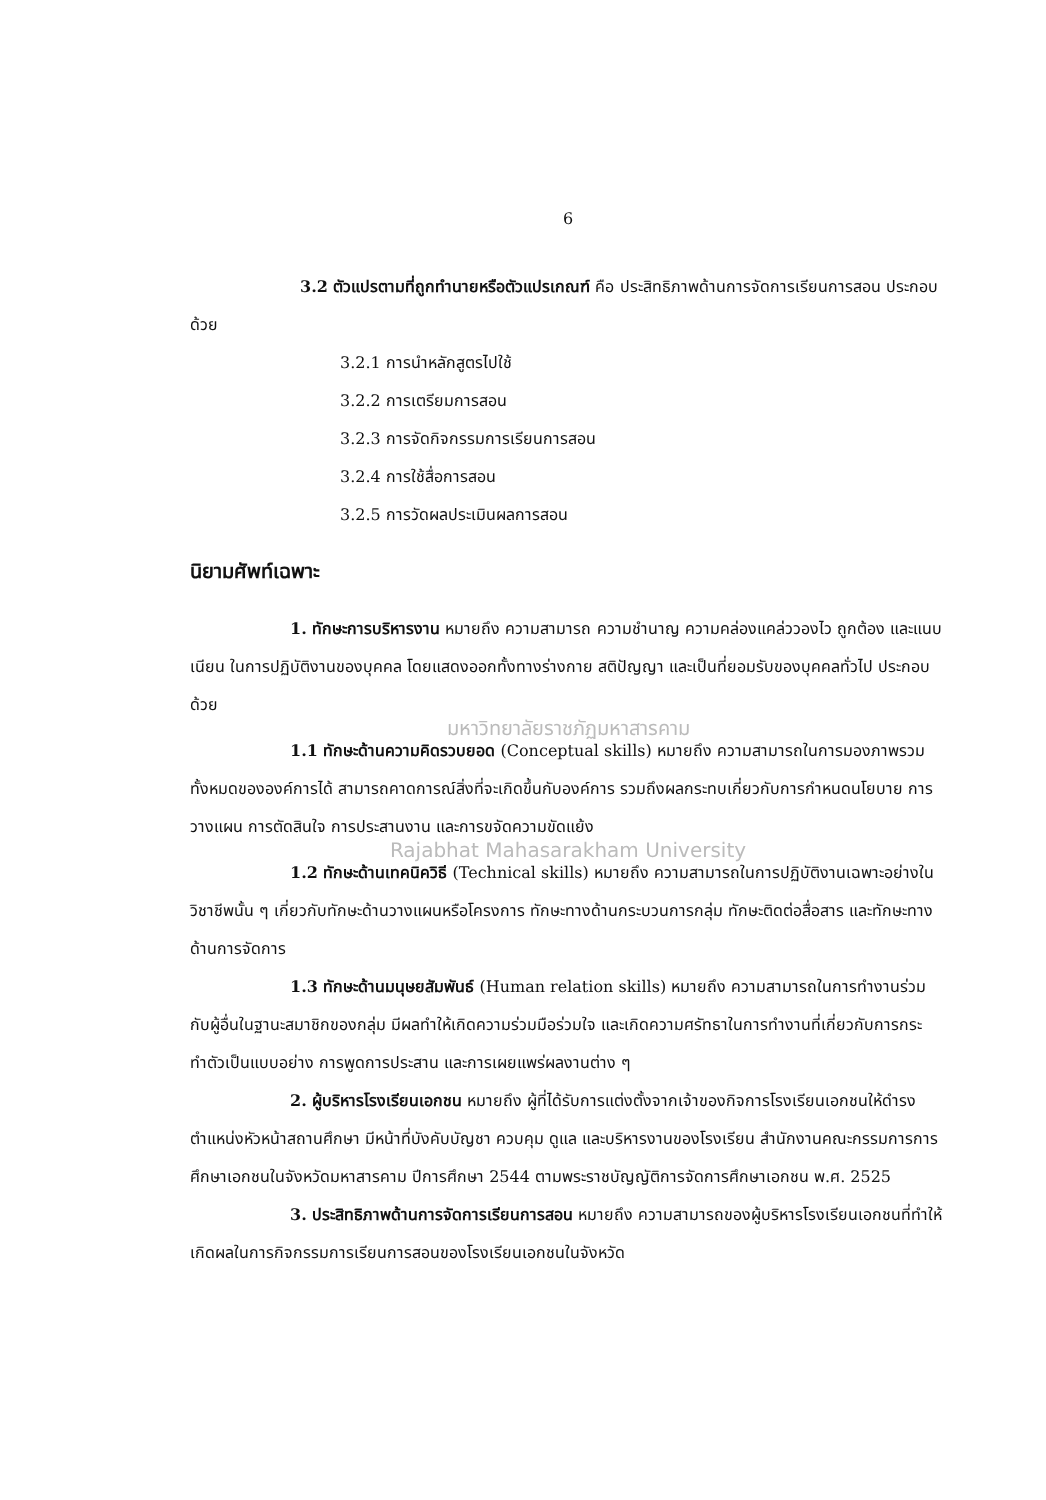6
3.2 ตัวแปรตามที่ถูกทำนายหรือตัวแปรเกณฑ์ คือ ประสิทธิภาพด้านการจัดการเรียนการสอน ประกอบด้วย
3.2.1 การนำหลักสูตรไปใช้
3.2.2 การเตรียมการสอน
3.2.3 การจัดกิจกรรมการเรียนการสอน
3.2.4 การใช้สื่อการสอน
3.2.5 การวัดผลประเมินผลการสอน
นิยามศัพท์เฉพาะ
1. ทักษะการบริหารงาน หมายถึง ความสามารถ ความชำนาญ ความคล่องแคล่ววองไว ถูกต้อง และแนบเนียน ในการปฏิบัติงานของบุคคล โดยแสดงออกทั้งทางร่างกาย สติปัญญา และเป็นที่ยอมรับของบุคคลทั่วไป ประกอบด้วย
มหาวิทยาลัยราชภัฏมหาสารคาม
1.1 ทักษะด้านความคิดรวบยอด (Conceptual skills) หมายถึง ความสามารถในการมองภาพรวมทั้งหมดขององค์การได้ สามารถคาดการณ์สิ่งที่จะเกิดขึ้นกับองค์การ รวมถึงผลกระทบเกี่ยวกับการกำหนดนโยบาย การวางแผน การตัดสินใจ การประสานงาน และการขจัดความขัดแย้ง
Rajabhat Mahasarakham University
1.2 ทักษะด้านเทคนิควิธี (Technical skills) หมายถึง ความสามารถในการปฏิบัติงานเฉพาะอย่างในวิชาชีพนั้น ๆ เกี่ยวกับทักษะด้านวางแผนหรือโครงการ ทักษะทางด้านกระบวนการกลุ่ม ทักษะติดต่อสื่อสาร และทักษะทางด้านการจัดการ
1.3 ทักษะด้านมนุษยสัมพันธ์ (Human relation skills) หมายถึง ความสามารถในการทำงานร่วมกับผู้อื่นในฐานะสมาชิกของกลุ่ม มีผลทำให้เกิดความร่วมมือร่วมใจ และเกิดความศรัทธาในการทำงานที่เกี่ยวกับการกระทำตัวเป็นแบบอย่าง การพูดการประสาน และการเผยแพร่ผลงานต่าง ๆ
2. ผู้บริหารโรงเรียนเอกชน หมายถึง ผู้ที่ได้รับการแต่งตั้งจากเจ้าของกิจการโรงเรียนเอกชนให้ดำรงตำแหน่งหัวหน้าสถานศึกษา มีหน้าที่บังคับบัญชา ควบคุม ดูแล และบริหารงานของโรงเรียน สำนักงานคณะกรรมการการศึกษาเอกชนในจังหวัดมหาสารคาม ปีการศึกษา 2544 ตามพระราชบัญญัติการจัดการศึกษาเอกชน พ.ศ. 2525
3. ประสิทธิภาพด้านการจัดการเรียนการสอน หมายถึง ความสามารถของผู้บริหารโรงเรียนเอกชนที่ทำให้เกิดผลในการกิจกรรมการเรียนการสอนของโรงเรียนเอกชนในจังหวัด